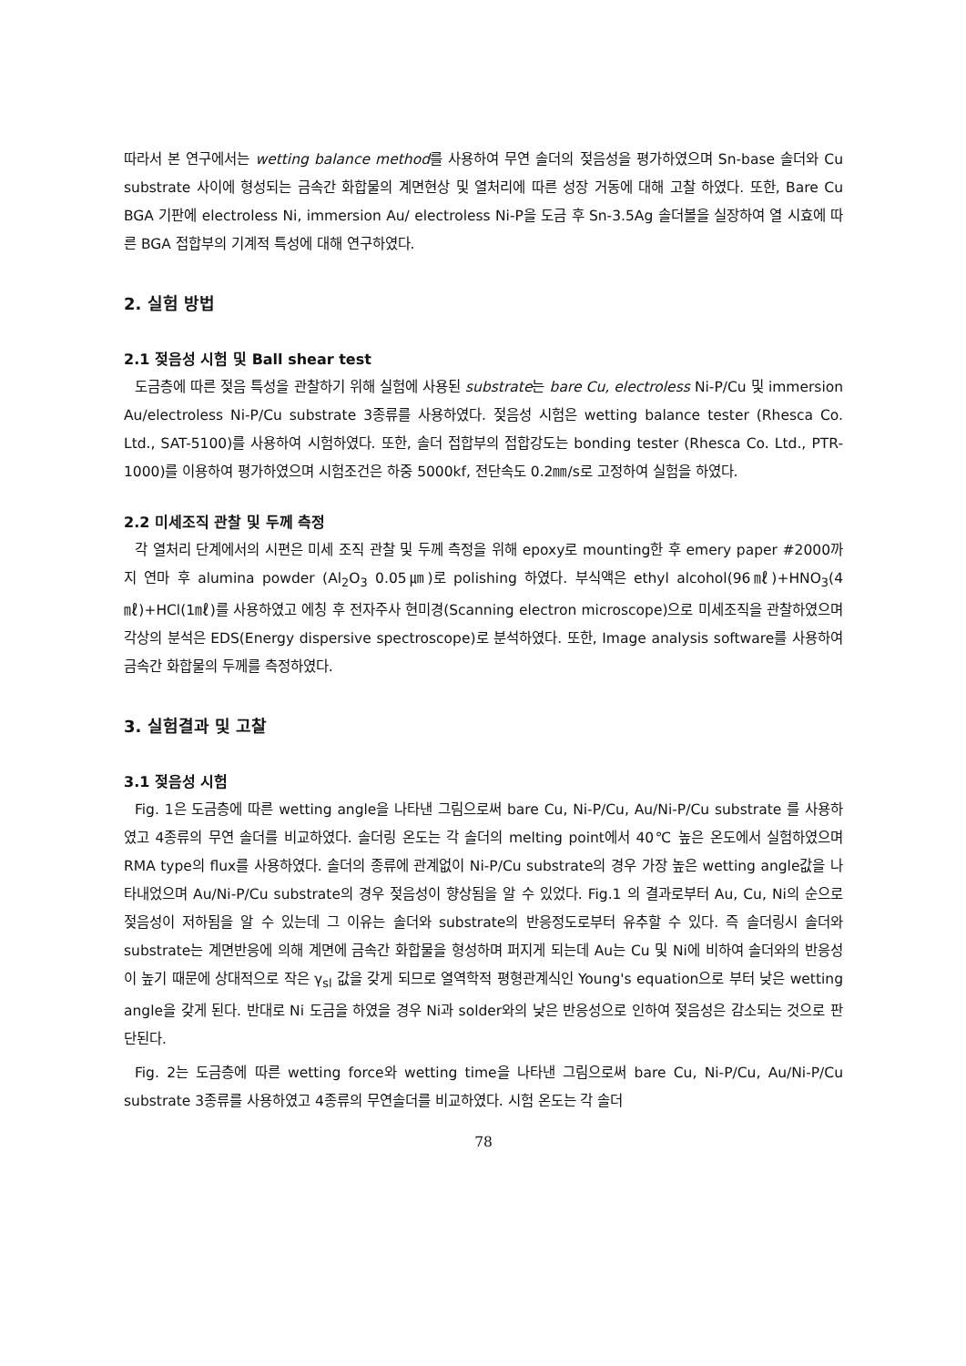따라서 본 연구에서는 wetting balance method를 사용하여 무연 솔더의 젖음성을 평가하였으며 Sn-base 솔더와 Cu substrate 사이에 형성되는 금속간 화합물의 계면현상 및 열처리에 따른 성장 거동에 대해 고찰 하였다. 또한, Bare Cu BGA 기판에 electroless Ni, immersion Au/ electroless Ni-P을 도금 후 Sn-3.5Ag 솔더볼을 실장하여 열 시효에 따른 BGA 접합부의 기계적 특성에 대해 연구하였다.
2. 실험 방법
2.1 젖음성 시험 및 Ball shear test
도금층에 따른 젖음 특성을 관찰하기 위해 실험에 사용된 substrate는 bare Cu, electroless Ni-P/Cu 및 immersion Au/electroless Ni-P/Cu substrate 3종류를 사용하였다. 젖음성 시험은 wetting balance tester (Rhesca Co. Ltd., SAT-5100)를 사용하여 시험하였다. 또한, 솔더 접합부의 접합강도는 bonding tester (Rhesca Co. Ltd., PTR-1000)를 이용하여 평가하였으며 시험조건은 하중 5000kf, 전단속도 0.2㎜/s로 고정하여 실험을 하였다.
2.2 미세조직 관찰 및 두께 측정
각 열처리 단계에서의 시편은 미세 조직 관찰 및 두께 측정을 위해 epoxy로 mounting한 후 emery paper #2000까지 연마 후 alumina powder (Al<sub>2</sub>O<sub>3</sub> 0.05㎛)로 polishing 하였다. 부식액은 ethyl alcohol(96㎖)+HNO<sub>3</sub>(4㎖)+HCl(1㎖)를 사용하였고 에칭 후 전자주사 현미경(Scanning electron microscope)으로 미세조직을 관찰하였으며 각상의 분석은 EDS(Energy dispersive spectroscope)로 분석하였다. 또한, Image analysis software를 사용하여 금속간 화합물의 두께를 측정하였다.
3. 실험결과 및 고찰
3.1 젖음성 시험
Fig. 1은 도금층에 따른 wetting angle을 나타낸 그림으로써 bare Cu, Ni-P/Cu, Au/Ni-P/Cu substrate 를 사용하였고 4종류의 무연 솔더를 비교하였다. 솔더링 온도는 각 솔더의 melting point에서 40℃ 높은 온도에서 실험하였으며 RMA type의 flux를 사용하였다. 솔더의 종류에 관계없이 Ni-P/Cu substrate의 경우 가장 높은 wetting angle값을 나타내었으며 Au/Ni-P/Cu substrate의 경우 젖음성이 향상됨을 알 수 있었다. Fig.1 의 결과로부터 Au, Cu, Ni의 순으로 젖음성이 저하됨을 알 수 있는데 그 이유는 솔더와 substrate의 반응정도로부터 유추할 수 있다. 즉 솔더링시 솔더와 substrate는 계면반응에 의해 계면에 금속간 화합물을 형성하며 퍼지게 되는데 Au는 Cu 및 Ni에 비하여 솔더와의 반응성이 높기 때문에 상대적으로 작은 γ<sub>sl</sub> 값을 갖게 되므로 열역학적 평형관계식인 Young's equation으로 부터 낮은 wetting angle을 갖게 된다. 반대로 Ni 도금을 하였을 경우 Ni과 solder와의 낮은 반응성으로 인하여 젖음성은 감소되는 것으로 판단된다.
Fig. 2는 도금층에 따른 wetting force와 wetting time을 나타낸 그림으로써 bare Cu, Ni-P/Cu, Au/Ni-P/Cu substrate 3종류를 사용하였고 4종류의 무연솔더를 비교하였다. 시험 온도는 각 솔더
78